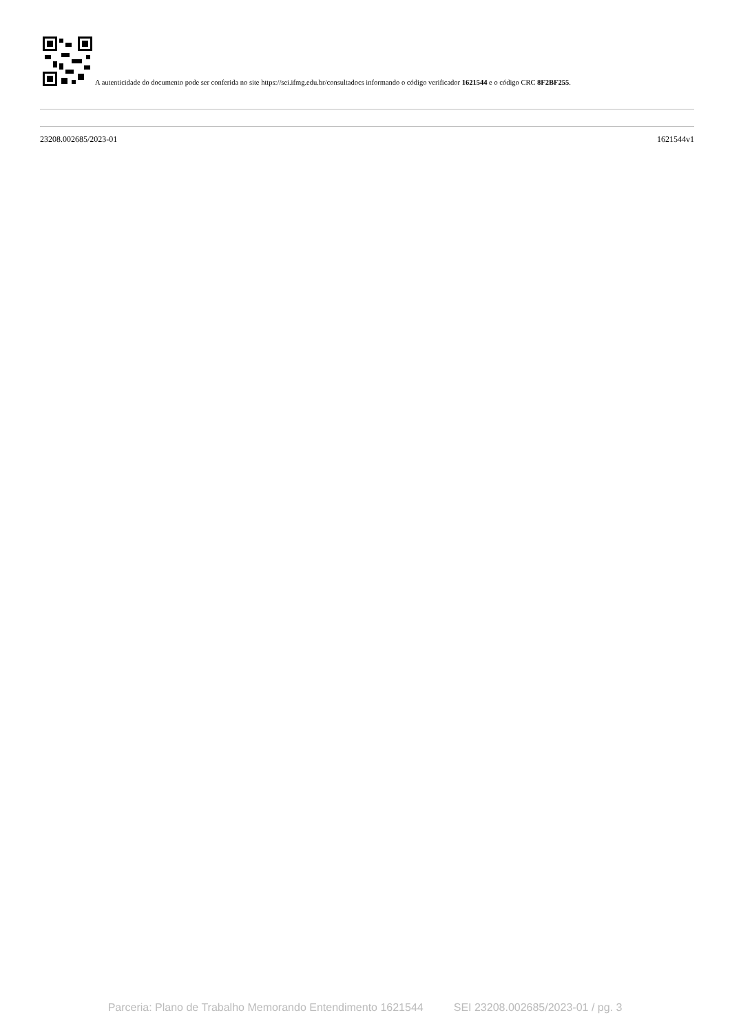A autenticidade do documento pode ser conferida no site https://sei.ifmg.edu.br/consultadocs informando o código verificador 1621544 e o código CRC 8F2BF255.
23208.002685/2023-01 1621544v1
Parceria: Plano de Trabalho Memorando Entendimento 1621544 SEI 23208.002685/2023-01 / pg. 3